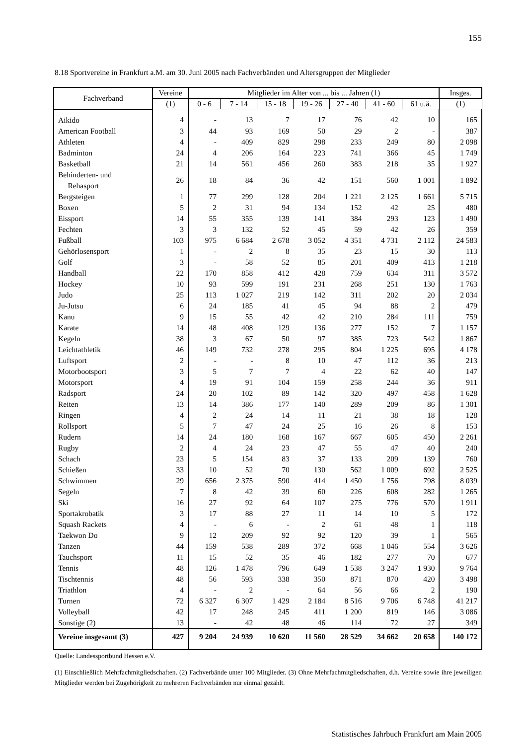155
8.18 Sportvereine in Frankfurt a.M. am 30. Juni 2005 nach Fachverbänden und Altersgruppen der Mitglieder
| Fachverband | Vereine | Mitglieder im Alter von ... bis ... Jahren (1) | | | | | | | Insges. |
| --- | --- | --- | --- | --- | --- | --- | --- | --- | --- |
| | (1) | 0 - 6 | 7 - 14 | 15 - 18 | 19 - 26 | 27 - 40 | 41 - 60 | 61 u.ä. | (1) |
| Aikido | 4 | - | 13 | 7 | 17 | 76 | 42 | 10 | 165 |
| American Football | 3 | 44 | 93 | 169 | 50 | 29 | 2 | - | 387 |
| Athleten | 4 | - | 409 | 829 | 298 | 233 | 249 | 80 | 2 098 |
| Badminton | 24 | 4 | 206 | 164 | 223 | 741 | 366 | 45 | 1 749 |
| Basketball | 21 | 14 | 561 | 456 | 260 | 383 | 218 | 35 | 1 927 |
| Behinderten- und Rehasport | 26 | 18 | 84 | 36 | 42 | 151 | 560 | 1 001 | 1 892 |
| Bergsteigen | 1 | 77 | 299 | 128 | 204 | 1 221 | 2 125 | 1 661 | 5 715 |
| Boxen | 5 | 2 | 31 | 94 | 134 | 152 | 42 | 25 | 480 |
| Eissport | 14 | 55 | 355 | 139 | 141 | 384 | 293 | 123 | 1 490 |
| Fechten | 3 | 3 | 132 | 52 | 45 | 59 | 42 | 26 | 359 |
| Fußball | 103 | 975 | 6 684 | 2 678 | 3 052 | 4 351 | 4 731 | 2 112 | 24 583 |
| Gehörlosensport | 1 | - | 2 | 8 | 35 | 23 | 15 | 30 | 113 |
| Golf | 3 | - | 58 | 52 | 85 | 201 | 409 | 413 | 1 218 |
| Handball | 22 | 170 | 858 | 412 | 428 | 759 | 634 | 311 | 3 572 |
| Hockey | 10 | 93 | 599 | 191 | 231 | 268 | 251 | 130 | 1 763 |
| Judo | 25 | 113 | 1 027 | 219 | 142 | 311 | 202 | 20 | 2 034 |
| Ju-Jutsu | 6 | 24 | 185 | 41 | 45 | 94 | 88 | 2 | 479 |
| Kanu | 9 | 15 | 55 | 42 | 42 | 210 | 284 | 111 | 759 |
| Karate | 14 | 48 | 408 | 129 | 136 | 277 | 152 | 7 | 1 157 |
| Kegeln | 38 | 3 | 67 | 50 | 97 | 385 | 723 | 542 | 1 867 |
| Leichtathletik | 46 | 149 | 732 | 278 | 295 | 804 | 1 225 | 695 | 4 178 |
| Luftsport | 2 | - | - | 8 | 10 | 47 | 112 | 36 | 213 |
| Motorbootsport | 3 | 5 | 7 | 7 | 4 | 22 | 62 | 40 | 147 |
| Motorsport | 4 | 19 | 91 | 104 | 159 | 258 | 244 | 36 | 911 |
| Radsport | 24 | 20 | 102 | 89 | 142 | 320 | 497 | 458 | 1 628 |
| Reiten | 13 | 14 | 386 | 177 | 140 | 289 | 209 | 86 | 1 301 |
| Ringen | 4 | 2 | 24 | 14 | 11 | 21 | 38 | 18 | 128 |
| Rollsport | 5 | 7 | 47 | 24 | 25 | 16 | 26 | 8 | 153 |
| Rudern | 14 | 24 | 180 | 168 | 167 | 667 | 605 | 450 | 2 261 |
| Rugby | 2 | 4 | 24 | 23 | 47 | 55 | 47 | 40 | 240 |
| Schach | 23 | 5 | 154 | 83 | 37 | 133 | 209 | 139 | 760 |
| Schießen | 33 | 10 | 52 | 70 | 130 | 562 | 1 009 | 692 | 2 525 |
| Schwimmen | 29 | 656 | 2 375 | 590 | 414 | 1 450 | 1 756 | 798 | 8 039 |
| Segeln | 7 | 8 | 42 | 39 | 60 | 226 | 608 | 282 | 1 265 |
| Ski | 16 | 27 | 92 | 64 | 107 | 275 | 776 | 570 | 1 911 |
| Sportakrobatik | 3 | 17 | 88 | 27 | 11 | 14 | 10 | 5 | 172 |
| Squash Rackets | 4 | - | 6 | - | 2 | 61 | 48 | 1 | 118 |
| Taekwon Do | 9 | 12 | 209 | 92 | 92 | 120 | 39 | 1 | 565 |
| Tanzen | 44 | 159 | 538 | 289 | 372 | 668 | 1 046 | 554 | 3 626 |
| Tauchsport | 11 | 15 | 52 | 35 | 46 | 182 | 277 | 70 | 677 |
| Tennis | 48 | 126 | 1 478 | 796 | 649 | 1 538 | 3 247 | 1 930 | 9 764 |
| Tischtennis | 48 | 56 | 593 | 338 | 350 | 871 | 870 | 420 | 3 498 |
| Triathlon | 4 | - | 2 | - | 64 | 56 | 66 | 2 | 190 |
| Turnen | 72 | 6 327 | 6 307 | 1 429 | 2 184 | 8 516 | 9 706 | 6 748 | 41 217 |
| Volleyball | 42 | 17 | 248 | 245 | 411 | 1 200 | 819 | 146 | 3 086 |
| Sonstige (2) | 13 | - | 42 | 48 | 46 | 114 | 72 | 27 | 349 |
| Vereine insgesamt (3) | 427 | 9 204 | 24 939 | 10 620 | 11 560 | 28 529 | 34 662 | 20 658 | 140 172 |
Quelle: Landessportbund Hessen e.V.
(1) Einschließlich Mehrfachmitgliedschaften. (2) Fachverbände unter 100 Mitglieder. (3) Ohne Mehrfachmitgliedschaften, d.h. Vereine sowie ihre jeweiligen Mitglieder werden bei Zugehörigkeit zu mehreren Fachverbänden nur einmal gezählt.
Statistisches Jahrbuch Frankfurt am Main 2005